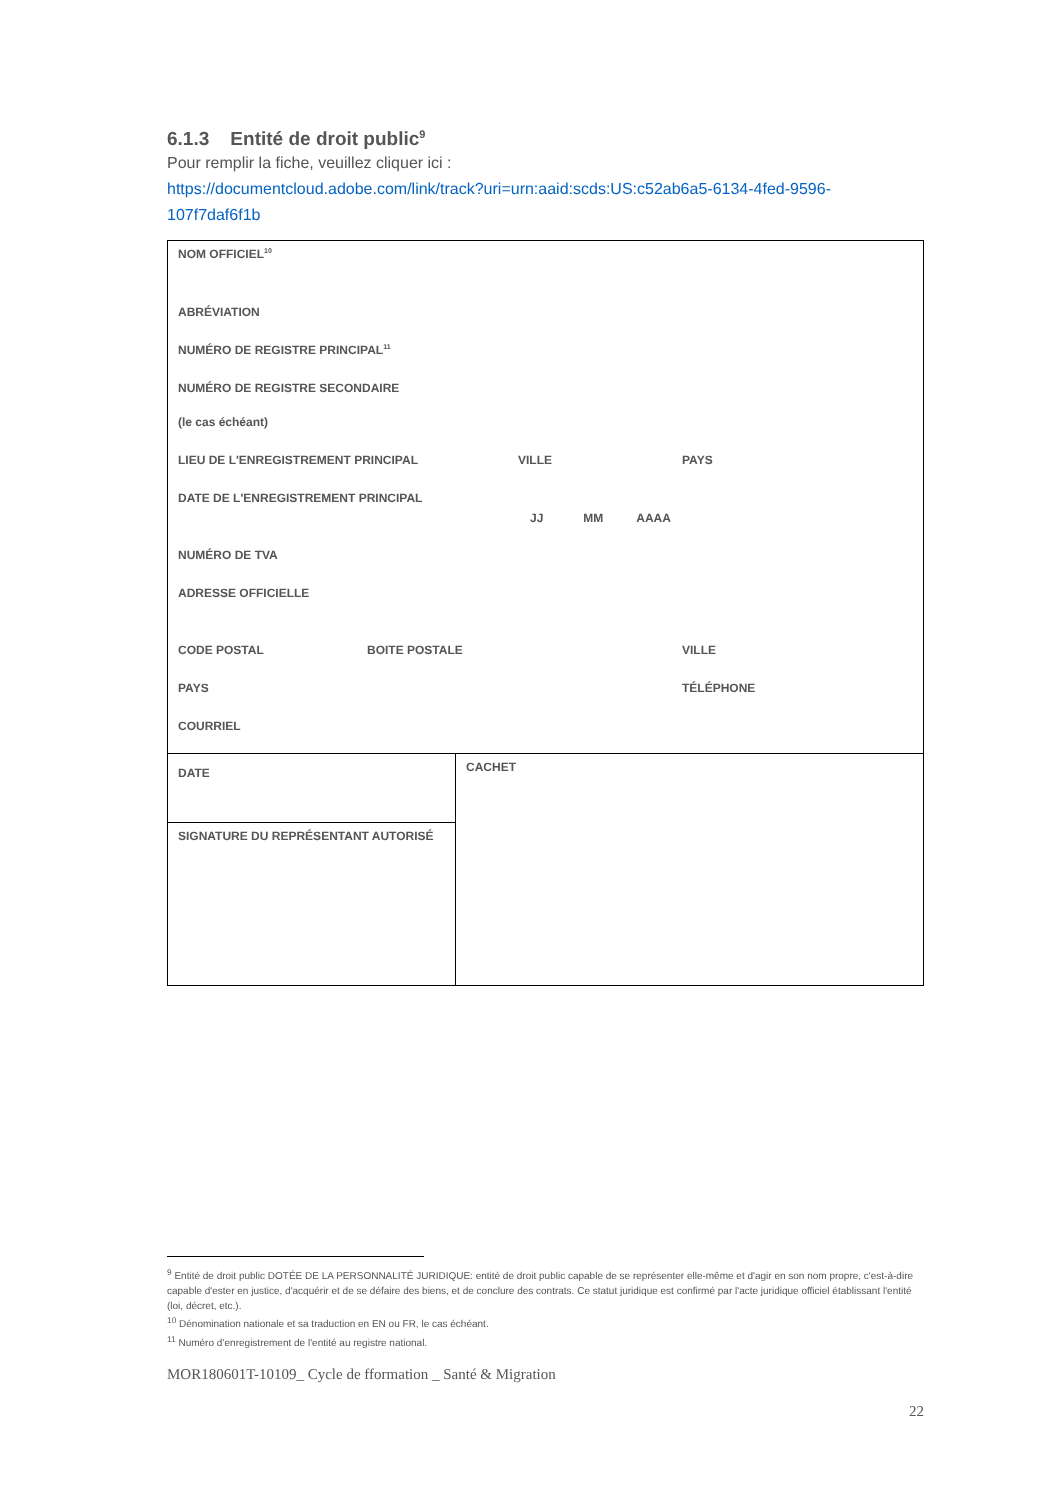6.1.3 Entité de droit public<sup>9</sup>
Pour remplir la fiche, veuillez cliquer ici :
https://documentcloud.adobe.com/link/track?uri=urn:aaid:scds:US:c52ab6a5-6134-4fed-9596-107f7daf6f1b
| NOM OFFICIEL<sup>10</sup> ABRÉVIATION NUMÉRO DE REGISTRE PRINCIPAL<sup>11</sup> NUMÉRO DE REGISTRE SECONDAIRE (le cas échéant) LIEU DE L'ENREGISTREMENT PRINCIPAL VILLE PAYS DATE DE L'ENREGISTREMENT PRINCIPAL JJ MM AAAA NUMÉRO DE TVA ADRESSE OFFICIELLE CODE POSTAL BOITE POSTALE VILLE PAYS TÉLÉPHONE COURRIEL | |
| DATE | CACHET |
| SIGNATURE DU REPRÉSENTANT AUTORISÉ | |
<sup>9</sup> Entité de droit public DOTÉE DE LA PERSONNALITÉ JURIDIQUE: entité de droit public capable de se représenter elle-même et d'agir en son nom propre, c'est-à-dire capable d'ester en justice, d'acquérir et de se défaire des biens, et de conclure des contrats. Ce statut juridique est confirmé par l'acte juridique officiel établissant l'entité (loi, décret, etc.).
<sup>10</sup> Dénomination nationale et sa traduction en EN ou FR, le cas échéant.
<sup>11</sup> Numéro d’enregistrement de l'entité au registre national.
MOR180601T-10109_ Cycle de fformation _ Santé & Migration
22